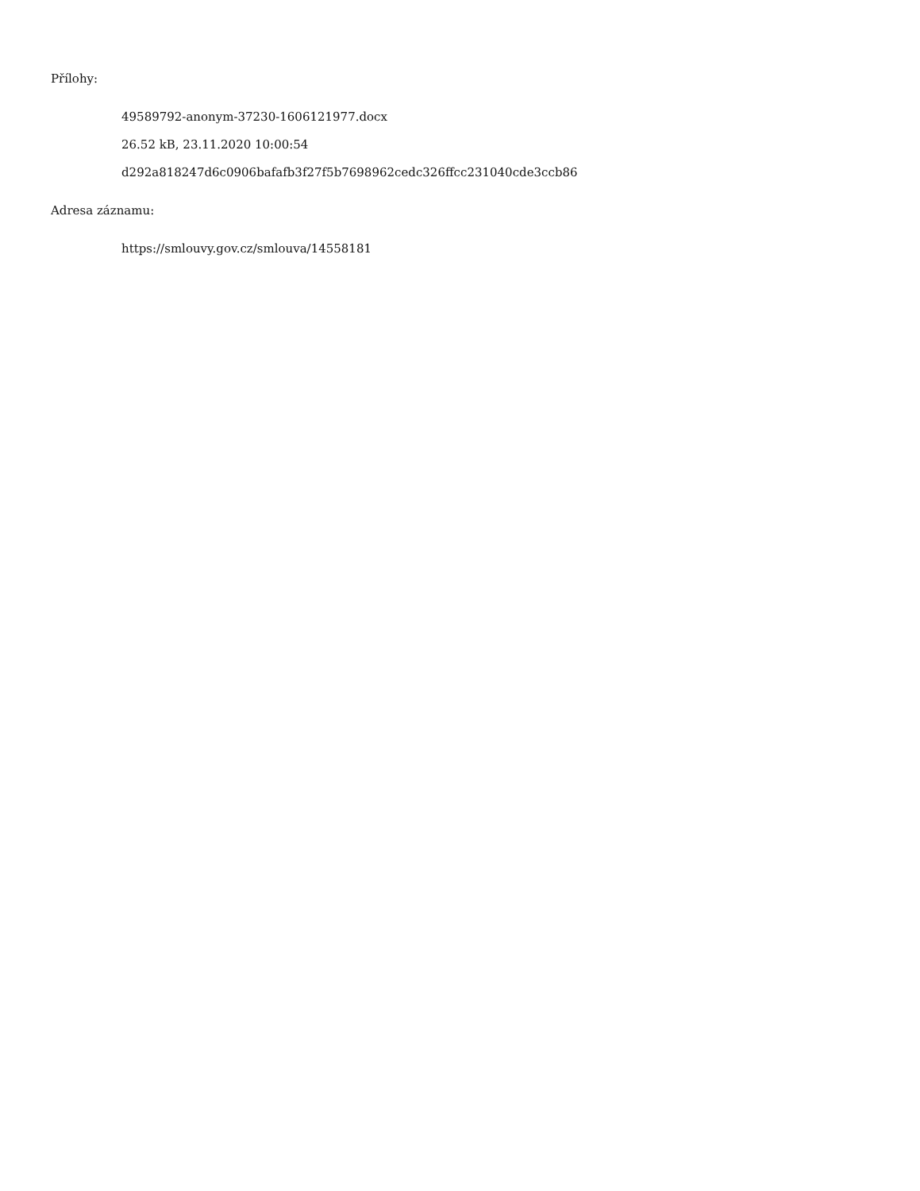Přílohy:
49589792-anonym-37230-1606121977.docx
26.52 kB, 23.11.2020 10:00:54
d292a818247d6c0906bafafb3f27f5b7698962cedc326ffcc231040cde3ccb86
Adresa záznamu:
https://smlouvy.gov.cz/smlouva/14558181